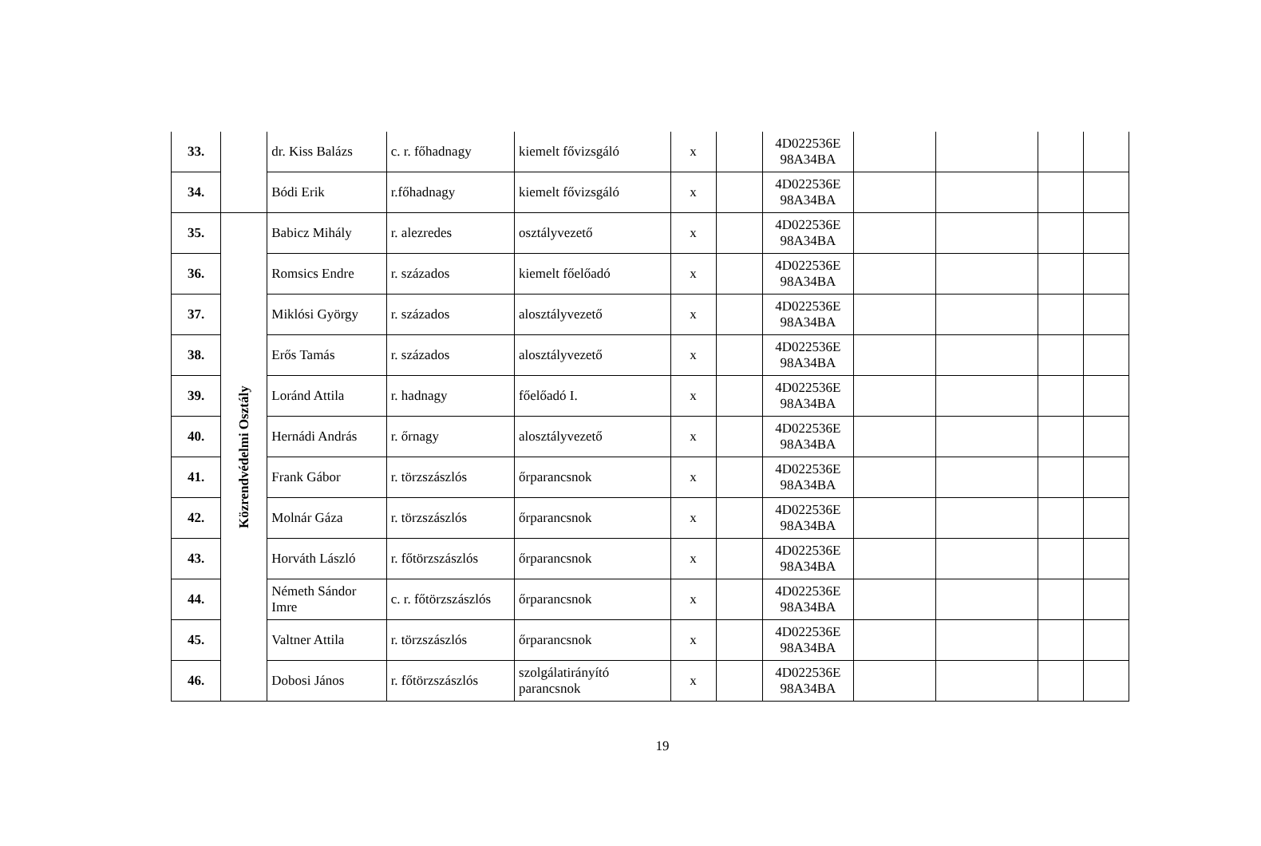| 33. | | dr. Kiss Balázs | c. r. főhadnagy | kiemelt fővizsgáló | x | | 4D022536E 98A34BA | | | | |
| 34. | | Bódi Erik | r.főhadnagy | kiemelt fővizsgáló | x | | 4D022536E 98A34BA | | | | |
| 35. | Közrendvédelmi Osztály | Babicz Mihály | r. alezredes | osztályvezető | x | | 4D022536E 98A34BA | | | | |
| 36. | | Romsics Endre | r. százados | kiemelt főelőadó | x | | 4D022536E 98A34BA | | | | |
| 37. | | Miklósi György | r. százados | alosztályvezető | x | | 4D022536E 98A34BA | | | | |
| 38. | | Erős Tamás | r. százados | alosztályvezető | x | | 4D022536E 98A34BA | | | | |
| 39. | | Loránd Attila | r. hadnagy | főelőadó I. | x | | 4D022536E 98A34BA | | | | |
| 40. | | Hernádi András | r. őrnagy | alosztályvezető | x | | 4D022536E 98A34BA | | | | |
| 41. | | Frank Gábor | r. törzszászlós | őrparancsnok | x | | 4D022536E 98A34BA | | | | |
| 42. | | Molnár Gáza | r. törzszászlós | őrparancsnok | x | | 4D022536E 98A34BA | | | | |
| 43. | | Horváth László | r. főtörzszászlós | őrparancsnok | x | | 4D022536E 98A34BA | | | | |
| 44. | | Németh Sándor Imre | c. r. főtörzszászlós | őrparancsnok | x | | 4D022536E 98A34BA | | | | |
| 45. | | Valtner Attila | r. törzszászlós | őrparancsnok | x | | 4D022536E 98A34BA | | | | |
| 46. | | Dobosi János | r. főtörzszászlós | szolgálatirányító parancsnok | x | | 4D022536E 98A34BA | | | | |
19